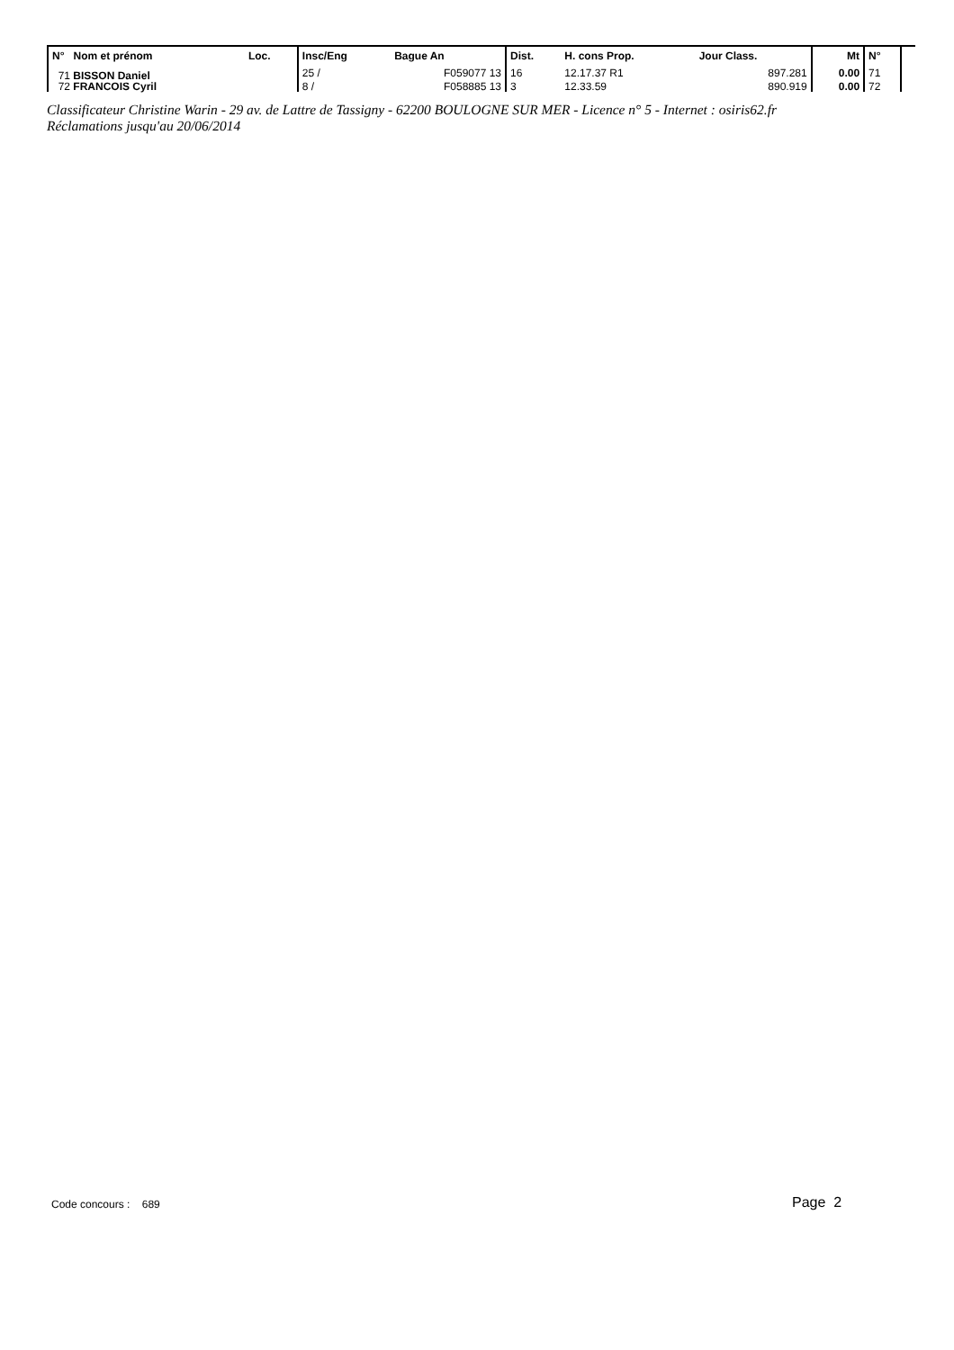| N° Nom et prénom | Loc. | Insc/Eng | Bague An | Dist. | H. cons Prop. | Jour Class. | Mt | N° | |
| --- | --- | --- | --- | --- | --- | --- | --- | --- | --- |
| 71 BISSON Daniel | | 25 / | F059077 13 | 16 | 12.17.37 R1 | 897.281 | 0.00 | 71 | |
| 72 FRANCOIS Cyril | | 8 / | F058885 13 | 3 | 12.33.59 | 890.919 | 0.00 | 72 | |
Classificateur Christine Warin - 29 av. de Lattre de Tassigny - 62200 BOULOGNE SUR MER - Licence n° 5 - Internet : osiris62.fr
Réclamations jusqu'au 20/06/2014
Code concours : 689 Page 2